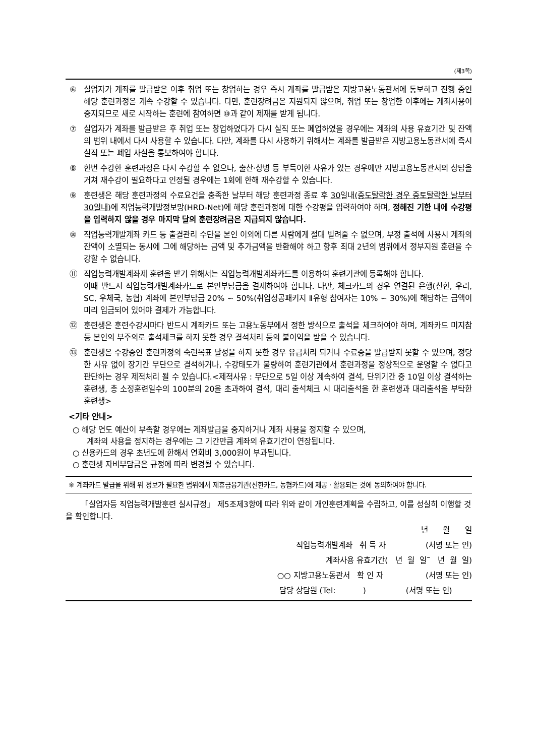(제3쪽)
⑥ 실업자가 계좌를 발급받은 이후 취업 또는 창업하는 경우 즉시 계좌를 발급받은 지방고용노동관서에 통보하고 진행 중인 해당 훈련과정은 계속 수강할 수 있습니다. 다만, 훈련장려금은 지원되지 않으며, 취업 또는 창업한 이후에는 계좌사용이 중지되므로 새로 시작하는 훈련에 참여하면 ⑩과 같이 제재를 받게 됩니다.
⑦ 실업자가 계좌를 발급받은 후 취업 또는 창업하였다가 다시 실직 또는 폐업하였을 경우에는 계좌의 사용 유효기간 및 잔액의 범위 내에서 다시 사용할 수 있습니다. 다만, 계좌를 다시 사용하기 위해서는 계좌를 발급받은 지방고용노동관서에 즉시 실직 또는 폐업 사실을 통보하여야 합니다.
⑧ 한번 수강한 훈련과정은 다시 수강할 수 없으나, 출산·상병 등 부득이한 사유가 있는 경우에만 지방고용노동관서의 상담을 거쳐 재수강이 필요하다고 인정될 경우에는 1회에 한해 재수강할 수 있습니다.
⑨ 훈련생은 해당 훈련과정의 수료요건을 충족한 날부터 해당 훈련과정 종료 후 30일내(중도탈락한 경우 중토탈락한 날부터 30일내) 에 직업능력개발정보망(HRD-Net)에 해당 훈련과정에 대한 수강평을 입력하여야 하며, 정해진 기한 내에 수강평을 입력하지 않을 경우 마지막 달의 훈련장려금은 지급되지 않습니다.
⑩ 직업능력개발계좌 카드 등 출결관리 수단을 본인 이외에 다른 사람에게 절대 빌려줄 수 없으며, 부정 출석에 사용시 계좌의 잔액이 소멸되는 동시에 그에 해당하는 금액 및 추가금액을 반환해야 하고 향후 최대 2년의 범위에서 정부지원 훈련을 수강할 수 없습니다.
⑪ 직업능력개발계좌제 훈련을 받기 위해서는 직업능력개발계좌카드를 이용하여 훈련기관에 등록해야 합니다.
이때 반드시 직업능력개발계좌카드로 본인부담금을 결제하여야 합니다. 다만, 체크카드의 경우 연결된 은행(신한, 우리, SC, 우체국, 농협) 계좌에 본인부담금 20% ∽ 50%(취업성공패키지 Ⅱ유형 참여자는 10% ∽ 30%)에 해당하는 금액이 미리 입금되어 있어야 결제가 가능합니다.
⑫ 훈련생은 훈련수강시마다 반드시 계좌카드 또는 고용노동부에서 정한 방식으로 출석을 체크하여야 하며, 계좌카드 미지참 등 본인의 부주의로 출석체크를 하지 못한 경우 결석처리 등의 불이익을 받을 수 있습니다.
⑬ 훈련생은 수강중인 훈련과정의 숙련목표 달성을 하지 못한 경우 유급처리 되거나 수료증을 발급받지 못할 수 있으며, 정당한 사유 없이 장기간 무단으로 결석하거나, 수강태도가 불량하여 훈련기관에서 훈련과정을 정상적으로 운영할 수 없다고 판단하는 경우 제적처리 될 수 있습니다.<제적사유 : 무단으로 5일 이상 계속하여 결석, 단위기간 중 10일 이상 결석하는 훈련생, 총 소정훈련일수의 100분의 20을 초과하여 결석, 대리 출석체크 시 대리출석을 한 훈련생과 대리출석을 부탁한 훈련생>
<기타 안내>
○ 해당 연도 예산이 부족할 경우에는 계좌발급을 중지하거나 계좌 사용을 정지할 수 있으며,
계좌의 사용을 정지하는 경우에는 그 기간만큼 계좌의 유효기간이 연장됩니다.
○ 신용카드의 경우 초년도에 한해서 연회비 3,000원이 부과됩니다.
○ 훈련생 자비부담금은 규정에 따라 변경될 수 있습니다.
※ 계좌카드 발급을 위해 위 정보가 필요한 범위에서 제휴금융기관(신한카드, 농협카드)에 제공ㆍ활용되는 것에 동의하여야 합니다.
「실업자등 직업능력개발훈련 실시규정」 제5조제3항에 따라 위와 같이 개인훈련계획을 수립하고, 이를 성실히 이행할 것을 확인합니다.
년 월 일
직업능력개발계좌 취 득 자 (서명 또는 인)
계좌사용 유효기간( 년 월 일˜ 년 월 일)
○○ 지방고용노동관서 확 인 자 (서명 또는 인)
담당 상담원 (Tel: ) (서명 또는 인)